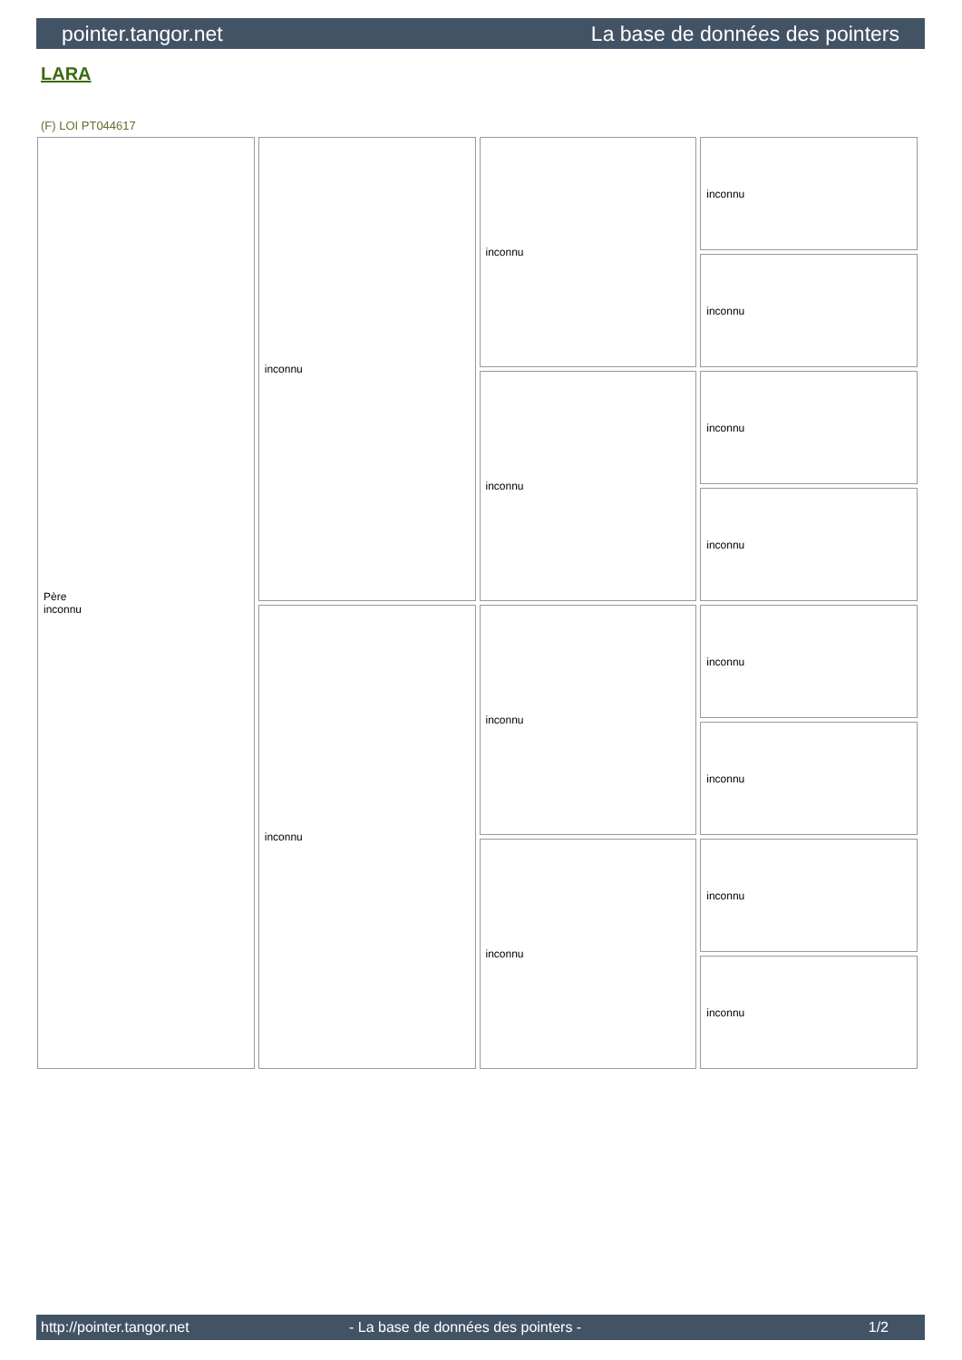pointer.tangor.net La base de données des pointers
LARA
(F) LOI PT044617
| Père inconnu | inconnu | inconnu | inconnu |
| | | | inconnu |
| | | inconnu | inconnu |
| | | | inconnu |
| | inconnu | inconnu | inconnu |
| | | | inconnu |
| | | inconnu | inconnu |
| | | | inconnu |
http://pointer.tangor.net - La base de données des pointers - 1/2